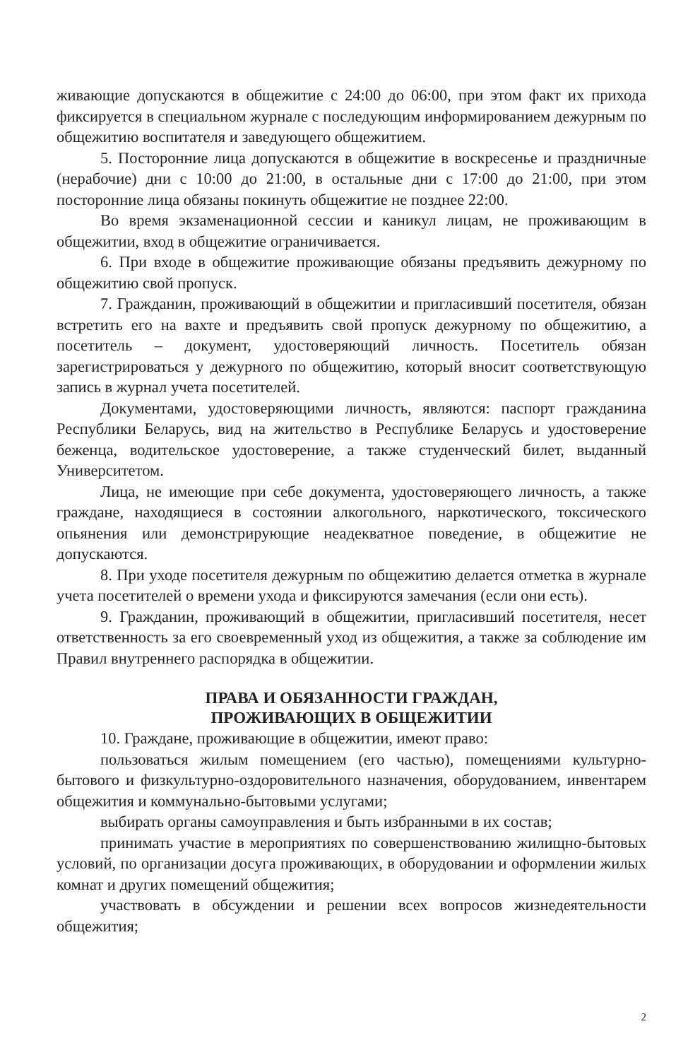живающие допускаются в общежитие с 24:00 до 06:00, при этом факт их прихода фиксируется в специальном журнале с последующим информированием дежурным по общежитию воспитателя и заведующего общежитием.
5. Посторонние лица допускаются в общежитие в воскресенье и праздничные (нерабочие) дни с 10:00 до 21:00, в остальные дни с 17:00 до 21:00, при этом посторонние лица обязаны покинуть общежитие не позднее 22:00.
Во время экзаменационной сессии и каникул лицам, не проживающим в общежитии, вход в общежитие ограничивается.
6. При входе в общежитие проживающие обязаны предъявить дежурному по общежитию свой пропуск.
7. Гражданин, проживающий в общежитии и пригласивший посетителя, обязан встретить его на вахте и предъявить свой пропуск дежурному по общежитию, а посетитель – документ, удостоверяющий личность. Посетитель обязан зарегистрироваться у дежурного по общежитию, который вносит соответствующую запись в журнал учета посетителей.
Документами, удостоверяющими личность, являются: паспорт гражданина Республики Беларусь, вид на жительство в Республике Беларусь и удостоверение беженца, водительское удостоверение, а также студенческий билет, выданный Университетом.
Лица, не имеющие при себе документа, удостоверяющего личность, а также граждане, находящиеся в состоянии алкогольного, наркотического, токсического опьянения или демонстрирующие неадекватное поведение, в общежитие не допускаются.
8. При уходе посетителя дежурным по общежитию делается отметка в журнале учета посетителей о времени ухода и фиксируются замечания (если они есть).
9. Гражданин, проживающий в общежитии, пригласивший посетителя, несет ответственность за его своевременный уход из общежития, а также за соблюдение им Правил внутреннего распорядка в общежитии.
ПРАВА И ОБЯЗАННОСТИ ГРАЖДАН,
ПРОЖИВАЮЩИХ В ОБЩЕЖИТИИ
10. Граждане, проживающие в общежитии, имеют право:
пользоваться жилым помещением (его частью), помещениями культурно-бытового и физкультурно-оздоровительного назначения, оборудованием, инвентарем общежития и коммунально-бытовыми услугами;
выбирать органы самоуправления и быть избранными в их состав;
принимать участие в мероприятиях по совершенствованию жилищно-бытовых условий, по организации досуга проживающих, в оборудовании и оформлении жилых комнат и других помещений общежития;
участвовать в обсуждении и решении всех вопросов жизнедеятельности общежития;
2